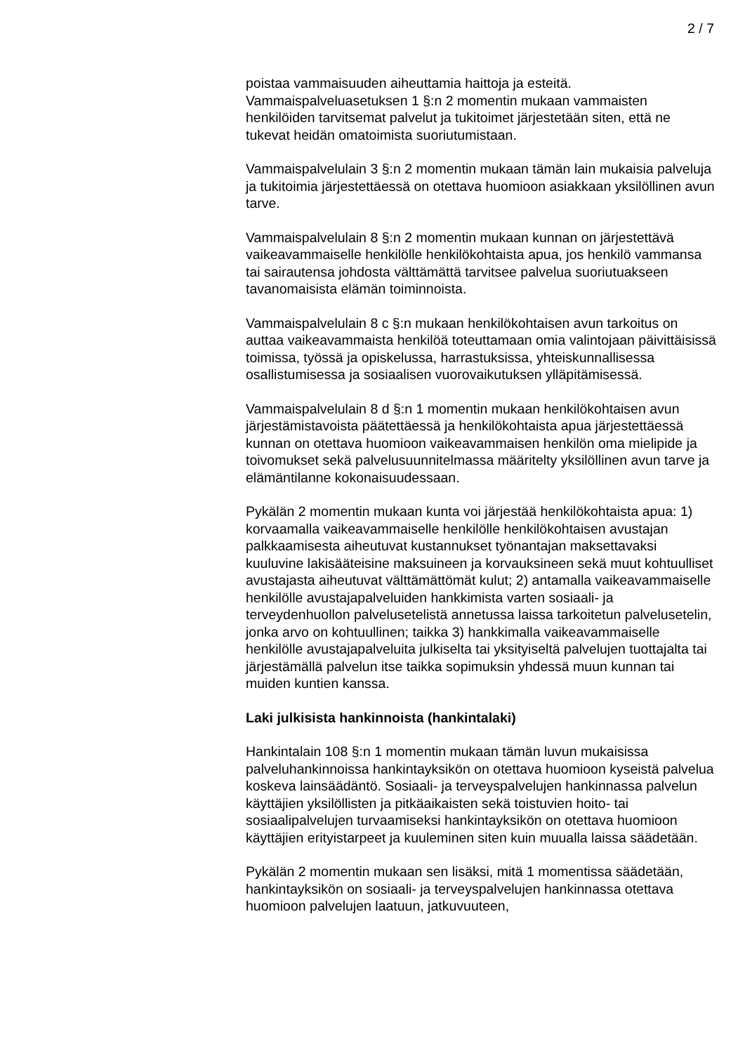2 / 7
poistaa vammaisuuden aiheuttamia haittoja ja esteitä. Vammaispalveluasetuksen 1 §:n 2 momentin mukaan vammaisten henkilöiden tarvitsemat palvelut ja tukitoimet järjestetään siten, että ne tukevat heidän omatoimista suoriutumistaan.
Vammaispalvelulain 3 §:n 2 momentin mukaan tämän lain mukaisia palveluja ja tukitoimia järjestettäessä on otettava huomioon asiakkaan yksilöllinen avun tarve.
Vammaispalvelulain 8 §:n 2 momentin mukaan kunnan on järjestettävä vaikeavammaiselle henkilölle henkilökohtaista apua, jos henkilö vammansa tai sairautensa johdosta välttämättä tarvitsee palvelua suoriutuakseen tavanomaisista elämän toiminnoista.
Vammaispalvelulain 8 c §:n mukaan henkilökohtaisen avun tarkoitus on auttaa vaikeavammaista henkilöä toteuttamaan omia valintojaan päivittäisissä toimissa, työssä ja opiskelussa, harrastuksissa, yhteiskunnallisessa osallistumisessa ja sosiaalisen vuorovaikutuksen ylläpitämisessä.
Vammaispalvelulain 8 d §:n 1 momentin mukaan henkilökohtaisen avun järjestämistavoista päätettäessä ja henkilökohtaista apua järjestettäessä kunnan on otettava huomioon vaikeavammaisen henkilön oma mielipide ja toivomukset sekä palvelusuunnitelmassa määritelty yksilöllinen avun tarve ja elämäntilanne kokonaisuudessaan.
Pykälän 2 momentin mukaan kunta voi järjestää henkilökohtaista apua: 1) korvaamalla vaikeavammaiselle henkilölle henkilökohtaisen avustajan palkkaamisesta aiheutuvat kustannukset työnantajan maksettavaksi kuuluvine lakisääteisine maksuineen ja korvauksineen sekä muut kohtuulliset avustajasta aiheutuvat välttämättömät kulut; 2) antamalla vaikeavammaiselle henkilölle avustajapalveluiden hankkimista varten sosiaali- ja terveydenhuollon palvelusetelistä annetussa laissa tarkoitetun palvelusetelin, jonka arvo on kohtuullinen; taikka 3) hankkimalla vaikeavammaiselle henkilölle avustajapalveluita julkiselta tai yksityiseltä palvelujen tuottajalta tai järjestämällä palvelun itse taikka sopimuksin yhdessä muun kunnan tai muiden kuntien kanssa.
Laki julkisista hankinnoista (hankintalaki)
Hankintalain 108 §:n 1 momentin mukaan tämän luvun mukaisissa palveluhankinnoissa hankintayksikön on otettava huomioon kyseistä palvelua koskeva lainsäädäntö. Sosiaali- ja terveyspalvelujen hankinnassa palvelun käyttäjien yksilöllisten ja pitkäaikaisten sekä toistuvien hoito- tai sosiaalipalvelujen turvaamiseksi hankintayksikön on otettava huomioon käyttäjien erityistarpeet ja kuuleminen siten kuin muualla laissa säädetään.
Pykälän 2 momentin mukaan sen lisäksi, mitä 1 momentissa säädetään, hankintayksikön on sosiaali- ja terveyspalvelujen hankinnassa otettava huomioon palvelujen laatuun, jatkuvuuteen,